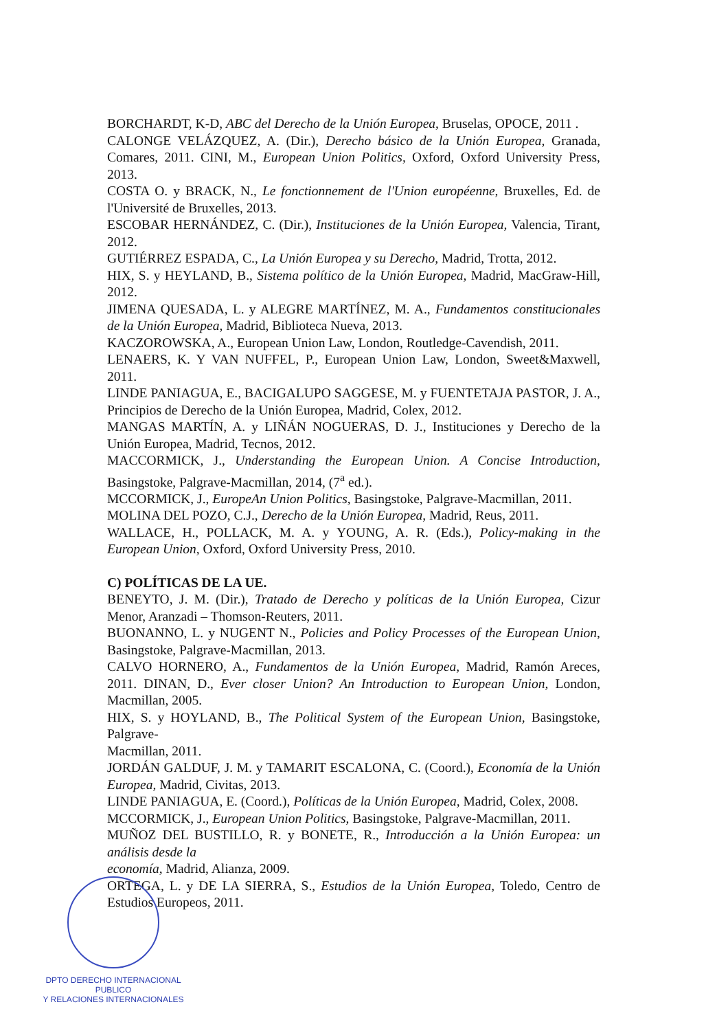BORCHARDT, K-D, ABC del Derecho de la Unión Europea, Bruselas, OPOCE, 2011 .
CALONGE VELÁZQUEZ, A. (Dir.), Derecho básico de la Unión Europea, Granada, Comares, 2011. CINI, M., European Union Politics, Oxford, Oxford University Press, 2013.
COSTA O. y BRACK, N., Le fonctionnement de l'Union européenne, Bruxelles, Ed. de l'Université de Bruxelles, 2013.
ESCOBAR HERNÁNDEZ, C. (Dir.), Instituciones de la Unión Europea, Valencia, Tirant, 2012.
GUTIÉRREZ ESPADA, C., La Unión Europea y su Derecho, Madrid, Trotta, 2012.
HIX, S. y HEYLAND, B., Sistema político de la Unión Europea, Madrid, MacGraw-Hill, 2012.
JIMENA QUESADA, L. y ALEGRE MARTÍNEZ, M. A., Fundamentos constitucionales de la Unión Europea, Madrid, Biblioteca Nueva, 2013.
KACZOROWSKA, A., European Union Law, London, Routledge-Cavendish, 2011.
LENAERS, K. Y VAN NUFFEL, P., European Union Law, London, Sweet&Maxwell, 2011.
LINDE PANIAGUA, E., BACIGALUPO SAGGESE, M. y FUENTETAJA PASTOR, J. A., Principios de Derecho de la Unión Europea, Madrid, Colex, 2012.
MANGAS MARTÍN, A. y LIÑÁN NOGUERAS, D. J., Instituciones y Derecho de la Unión Europea, Madrid, Tecnos, 2012.
MACCORMICK, J., Understanding the European Union. A Concise Introduction, Basingstoke, Palgrave-Macmillan, 2014, (7<sup>a</sup> ed.).
MCCORMICK, J., EuropeAn Union Politics, Basingstoke, Palgrave-Macmillan, 2011.
MOLINA DEL POZO, C.J., Derecho de la Unión Europea, Madrid, Reus, 2011.
WALLACE, H., POLLACK, M. A. y YOUNG, A. R. (Eds.), Policy-making in the European Union, Oxford, Oxford University Press, 2010.
C) POLÍTICAS DE LA UE.
BENEYTO, J. M. (Dir.), Tratado de Derecho y políticas de la Unión Europea, Cizur Menor, Aranzadi – Thomson-Reuters, 2011.
BUONANNO, L. y NUGENT N., Policies and Policy Processes of the European Union, Basingstoke, Palgrave-Macmillan, 2013.
CALVO HORNERO, A., Fundamentos de la Unión Europea, Madrid, Ramón Areces, 2011. DINAN, D., Ever closer Union? An Introduction to European Union, London, Macmillan, 2005.
HIX, S. y HOYLAND, B., The Political System of the European Union, Basingstoke, Palgrave-
Macmillan, 2011.
JORDÁN GALDUF, J. M. y TAMARIT ESCALONA, C. (Coord.), Economía de la Unión Europea, Madrid, Civitas, 2013.
LINDE PANIAGUA, E. (Coord.), Políticas de la Unión Europea, Madrid, Colex, 2008.
MCCORMICK, J., European Union Politics, Basingstoke, Palgrave-Macmillan, 2011.
MUÑOZ DEL BUSTILLO, R. y BONETE, R., Introducción a la Unión Europea: un análisis desde la
economía, Madrid, Alianza, 2009.
ORTEGA, L. y DE LA SIERRA, S., Estudios de la Unión Europea, Toledo, Centro de Estudios Europeos, 2011.
DPTO DERECHO INTERNACIONAL PUBLICO
Y RELACIONES INTERNACIONALES